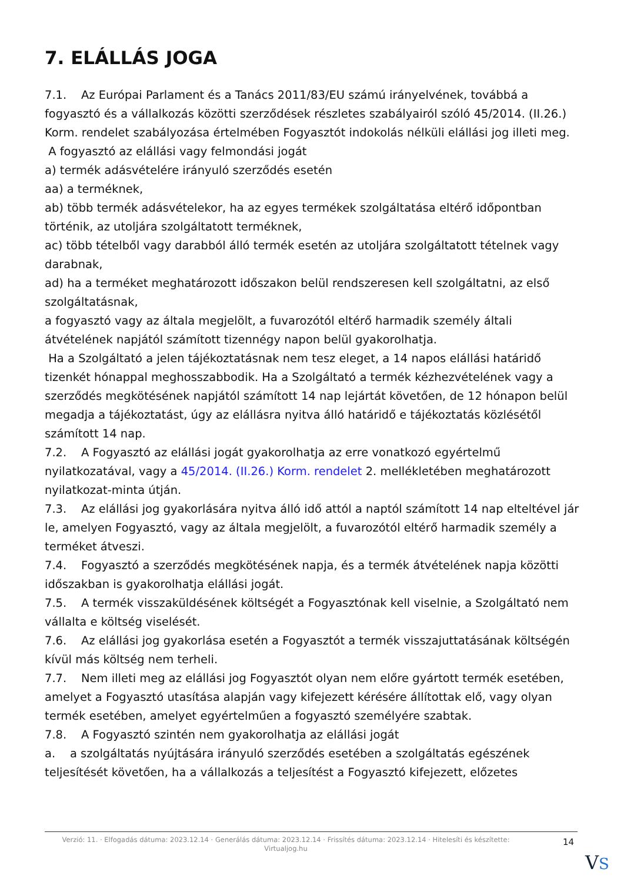7. ELÁLLÁS JOGA
7.1. Az Európai Parlament és a Tanács 2011/83/EU számú irányelvének, továbbá a fogyasztó és a vállalkozás közötti szerződések részletes szabályairól szóló 45/2014. (II.26.) Korm. rendelet szabályozása értelmében Fogyasztót indokolás nélküli elállási jog illeti meg.
A fogyasztó az elállási vagy felmondási jogát
a) termék adásvételére irányuló szerződés esetén
aa) a terméknek,
ab) több termék adásvételekor, ha az egyes termékek szolgáltatása eltérő időpontban történik, az utoljára szolgáltatott terméknek,
ac) több tételből vagy darabból álló termék esetén az utoljára szolgáltatott tételnek vagy darabnak,
ad) ha a terméket meghatározott időszakon belül rendszeresen kell szolgáltatni, az első szolgáltatásnak,
a fogyasztó vagy az általa megjelölt, a fuvarozótól eltérő harmadik személy általi átvételének napjától számított tizennégy napon belül gyakorolhatja.
Ha a Szolgáltató a jelen tájékoztatásnak nem tesz eleget, a 14 napos elállási határidő tizenkét hónappal meghosszabbodik. Ha a Szolgáltató a termék kézhezvételének vagy a szerződés megkötésének napjától számított 14 nap lejártát követően, de 12 hónapon belül megadja a tájékoztatást, úgy az elállásra nyitva álló határidő e tájékoztatás közlésétől számított 14 nap.
7.2. A Fogyasztó az elállási jogát gyakorolhatja az erre vonatkozó egyértelmű nyilatkozatával, vagy a 45/2014. (II.26.) Korm. rendelet 2. mellékletében meghatározott nyilatkozat-minta útján.
7.3. Az elállási jog gyakorlására nyitva álló idő attól a naptól számított 14 nap elteltével jár le, amelyen Fogyasztó, vagy az általa megjelölt, a fuvarozótól eltérő harmadik személy a terméket átveszi.
7.4. Fogyasztó a szerződés megkötésének napja, és a termék átvételének napja közötti időszakban is gyakorolhatja elállási jogát.
7.5. A termék visszaküldésének költségét a Fogyasztónak kell viselnie, a Szolgáltató nem vállalta e költség viselését.
7.6. Az elállási jog gyakorlása esetén a Fogyasztót a termék visszajuttatásának költségén kívül más költség nem terheli.
7.7. Nem illeti meg az elállási jog Fogyasztót olyan nem előre gyártott termék esetében, amelyet a Fogyasztó utasítása alapján vagy kifejezett kérésére állítottak elő, vagy olyan termék esetében, amelyet egyértelműen a fogyasztó személyére szabtak.
7.8. A Fogyasztó szintén nem gyakorolhatja az elállási jogát
a. a szolgáltatás nyújtására irányuló szerződés esetében a szolgáltatás egészének teljesítését követően, ha a vállalkozás a teljesítést a Fogyasztó kifejezett, előzetes
Verzió: 11. · Elfogadás dátuma: 2023.12.14 · Generálás dátuma: 2023.12.14 · Frissítés dátuma: 2023.12.14 · Hitelesíti és készítette: Virtualjog.hu
14
VS